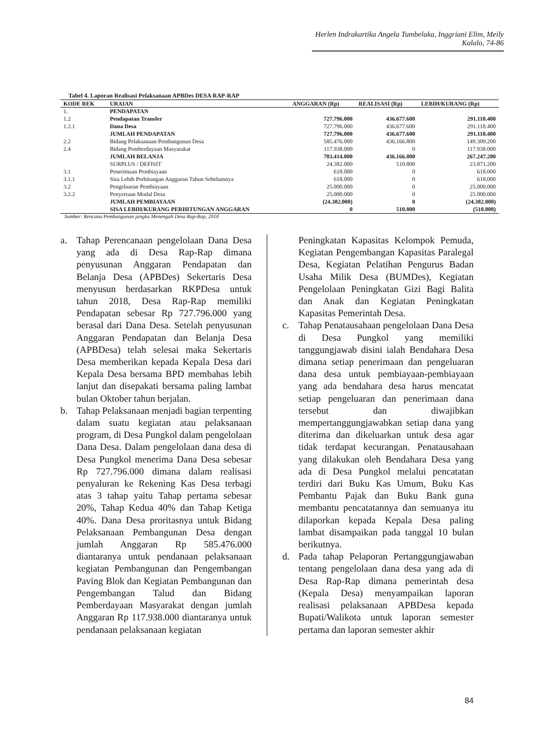Herlen Indrakartika Angela Tumbelaka, Inggriani Elim, Meily Kalalo, 74-86
Tabel 4. Laporan Realisasi Pelaksanaan APBDes DESA RAP-RAP
| KODE REK | URAIAN | ANGGARAN (Rp) | REALISASI (Rp) | LEBIH/KURANG (Rp) |
| --- | --- | --- | --- | --- |
| 1. | PENDAPATAN | | | |
| 1.2 | Pendapatan Transfer | 727.796.000 | 436.677.600 | 291.118.400 |
| 1.2.1 | Dana Desa | 727.796.000 | 436.677.600 | 291.118.400 |
| | JUMLAH PENDAPATAN | 727.796.000 | 436.677.600 | 291.118.400 |
| 2.2 | Bidang Pelaksanaan Pembangunan Desa | 585.476.000 | 436.166.800 | 149.309.200 |
| 2.4 | Bidang Pemberdayaan Masyarakat | 117.938.000 | 0 | 117.938.000 |
| | JUMLAH BELANJA | 703.414.000 | 436.166.800 | 267.247.200 |
| | SURPLUS / DEFISIT | 24.382.000 | 510.800 | 23.871.200 |
| 3.1 | Penerimaan Pembiayaan | 618.000 | 0 | 618.000 |
| 3.1.1 | Sisa Lebih Perhitungan Anggaran Tahun Sebelumnya | 618.000 | 0 | 618.000 |
| 3.2 | Pengeluaran Pembiayaan | 25.000.000 | 0 | 25.000.000 |
| 3.2.2 | Penyertaan Modal Desa | 25.000.000 | 0 | 25.000.000 |
| | JUMLAH PEMBIAYAAN | (24.382.000) | 0 | (24.382.000) |
| | SISA LEBIH/KURANG PERHITUNGAN ANGGARAN | 0 | 510.800 | (510.800) |
Sumber: Rencana Pembangunan jangka Menengah Desa Rap-Rap, 2018
a. Tahap Perencanaan pengelolaan Dana Desa yang ada di Desa Rap-Rap dimana penyusunan Anggaran Pendapatan dan Belanja Desa (APBDes) Sekertaris Desa menyusun berdasarkan RKPDesa untuk tahun 2018, Desa Rap-Rap memiliki Pendapatan sebesar Rp 727.796.000 yang berasal dari Dana Desa. Setelah penyusunan Anggaran Pendapatan dan Belanja Desa (APBDesa) telah selesai maka Sekertaris Desa memberikan kepada Kepala Desa dari Kepala Desa bersama BPD membahas lebih lanjut dan disepakati bersama paling lambat bulan Oktober tahun berjalan.
b. Tahap Pelaksanaan menjadi bagian terpenting dalam suatu kegiatan atau pelaksanaan program, di Desa Pungkol dalam pengelolaan Dana Desa. Dalam pengelolaan dana desa di Desa Pungkol menerima Dana Desa sebesar Rp 727.796.000 dimana dalam realisasi penyaluran ke Rekening Kas Desa terbagi atas 3 tahap yaitu Tahap pertama sebesar 20%, Tahap Kedua 40% dan Tahap Ketiga 40%. Dana Desa proritasnya untuk Bidang Pelaksanaan Pembangunan Desa dengan jumlah Anggaran Rp 585.476.000 diantaranya untuk pendanaan pelaksanaan kegiatan Pembangunan dan Pengembangan Paving Blok dan Kegiatan Pembangunan dan Pengembangan Talud dan Bidang Pemberdayaan Masyarakat dengan jumlah Anggaran Rp 117.938.000 diantaranya untuk pendanaan pelaksanaan kegiatan
Peningkatan Kapasitas Kelompok Pemuda, Kegiatan Pengembangan Kapasitas Paralegal Desa, Kegiatan Pelatihan Pengurus Badan Usaha Milik Desa (BUMDes), Kegiatan Pengelolaan Peningkatan Gizi Bagi Balita dan Anak dan Kegiatan Peningkatan Kapasitas Pemerintah Desa.
c. Tahap Penatausahaan pengelolaan Dana Desa di Desa Pungkol yang memiliki tanggungjawab disini ialah Bendahara Desa dimana setiap penerimaan dan pengeluaran dana desa untuk pembiayaan-pembiayaan yang ada bendahara desa harus mencatat setiap pengeluaran dan penerimaan dana tersebut dan diwajibkan mempertanggungjawabkan setiap dana yang diterima dan dikeluarkan untuk desa agar tidak terdapat kecurangan. Penatausahaan yang dilakukan oleh Bendahara Desa yang ada di Desa Pungkol melalui pencatatan terdiri dari Buku Kas Umum, Buku Kas Pembantu Pajak dan Buku Bank guna membantu pencatatannya dan semuanya itu dilaporkan kepada Kepala Desa paling lambat disampaikan pada tanggal 10 bulan berikutnya.
d. Pada tahap Pelaporan Pertanggungjawaban tentang pengelolaan dana desa yang ada di Desa Rap-Rap dimana pemerintah desa (Kepala Desa) menyampaikan laporan realisasi pelaksanaan APBDesa kepada Bupati/Walikota untuk laporan semester pertama dan laporan semester akhir
84